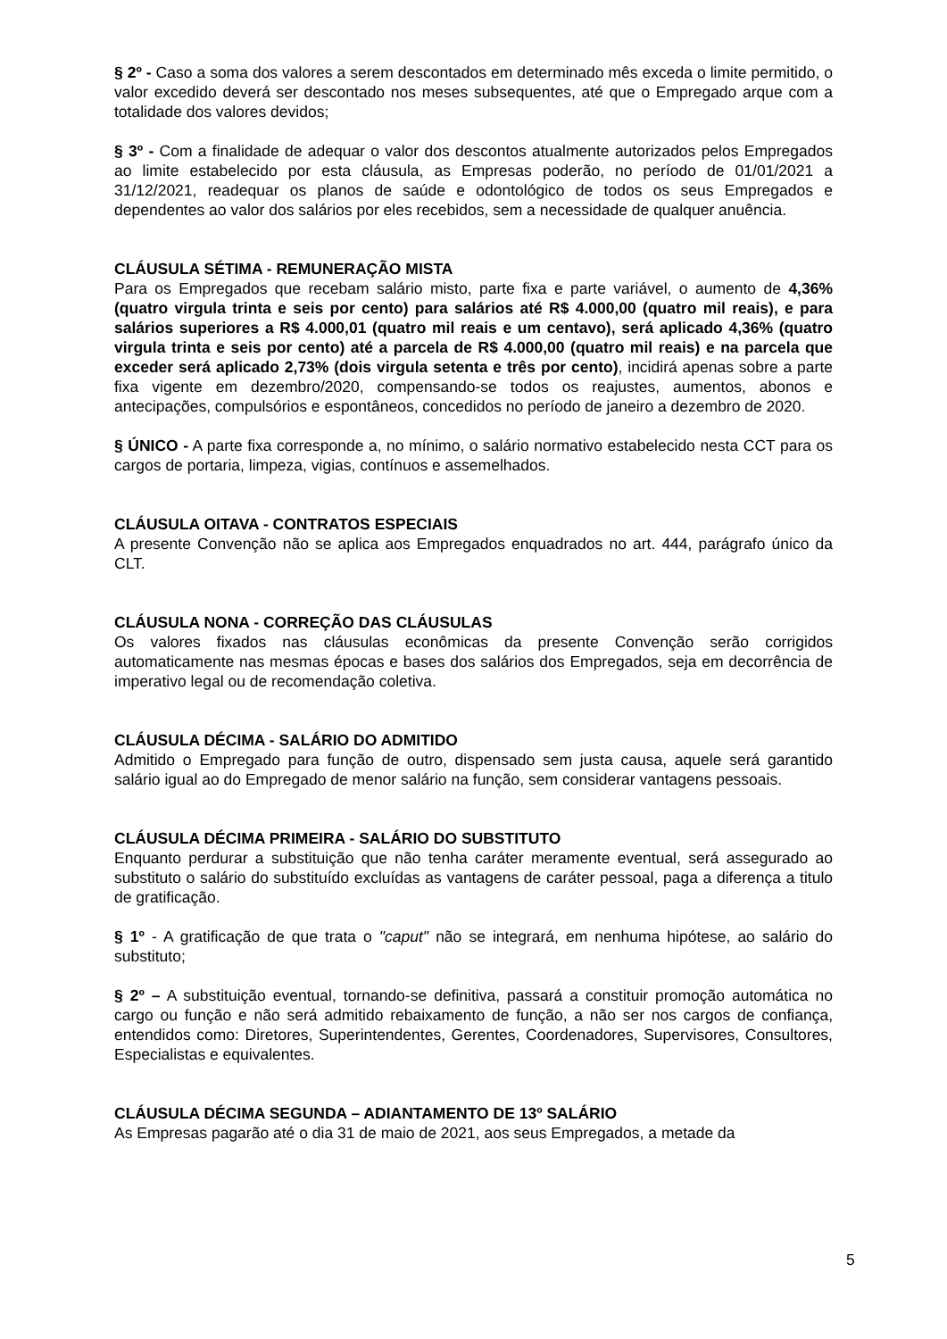§ 2º - Caso a soma dos valores a serem descontados em determinado mês exceda o limite permitido, o valor excedido deverá ser descontado nos meses subsequentes, até que o Empregado arque com a totalidade dos valores devidos;
§ 3º - Com a finalidade de adequar o valor dos descontos atualmente autorizados pelos Empregados ao limite estabelecido por esta cláusula, as Empresas poderão, no período de 01/01/2021 a 31/12/2021, readequar os planos de saúde e odontológico de todos os seus Empregados e dependentes ao valor dos salários por eles recebidos, sem a necessidade de qualquer anuência.
CLÁUSULA SÉTIMA - REMUNERAÇÃO MISTA
Para os Empregados que recebam salário misto, parte fixa e parte variável, o aumento de 4,36% (quatro virgula trinta e seis por cento) para salários até R$ 4.000,00 (quatro mil reais), e para salários superiores a R$ 4.000,01 (quatro mil reais e um centavo), será aplicado 4,36% (quatro virgula trinta e seis por cento) até a parcela de R$ 4.000,00 (quatro mil reais) e na parcela que exceder será aplicado 2,73% (dois virgula setenta e três por cento), incidirá apenas sobre a parte fixa vigente em dezembro/2020, compensando-se todos os reajustes, aumentos, abonos e antecipações, compulsórios e espontâneos, concedidos no período de janeiro a dezembro de 2020.
§ ÚNICO - A parte fixa corresponde a, no mínimo, o salário normativo estabelecido nesta CCT para os cargos de portaria, limpeza, vigias, contínuos e assemelhados.
CLÁUSULA OITAVA - CONTRATOS ESPECIAIS
A presente Convenção não se aplica aos Empregados enquadrados no art. 444, parágrafo único da CLT.
CLÁUSULA NONA - CORREÇÃO DAS CLÁUSULAS
Os valores fixados nas cláusulas econômicas da presente Convenção serão corrigidos automaticamente nas mesmas épocas e bases dos salários dos Empregados, seja em decorrência de imperativo legal ou de recomendação coletiva.
CLÁUSULA DÉCIMA - SALÁRIO DO ADMITIDO
Admitido o Empregado para função de outro, dispensado sem justa causa, aquele será garantido salário igual ao do Empregado de menor salário na função, sem considerar vantagens pessoais.
CLÁUSULA DÉCIMA PRIMEIRA - SALÁRIO DO SUBSTITUTO
Enquanto perdurar a substituição que não tenha caráter meramente eventual, será assegurado ao substituto o salário do substituído excluídas as vantagens de caráter pessoal, paga a diferença a titulo de gratificação.
§ 1º - A gratificação de que trata o "caput" não se integrará, em nenhuma hipótese, ao salário do substituto;
§ 2º – A substituição eventual, tornando-se definitiva, passará a constituir promoção automática no cargo ou função e não será admitido rebaixamento de função, a não ser nos cargos de confiança, entendidos como: Diretores, Superintendentes, Gerentes, Coordenadores, Supervisores, Consultores, Especialistas e equivalentes.
CLÁUSULA DÉCIMA SEGUNDA – ADIANTAMENTO DE 13º SALÁRIO
As Empresas pagarão até o dia 31 de maio de 2021, aos seus Empregados, a metade da
5